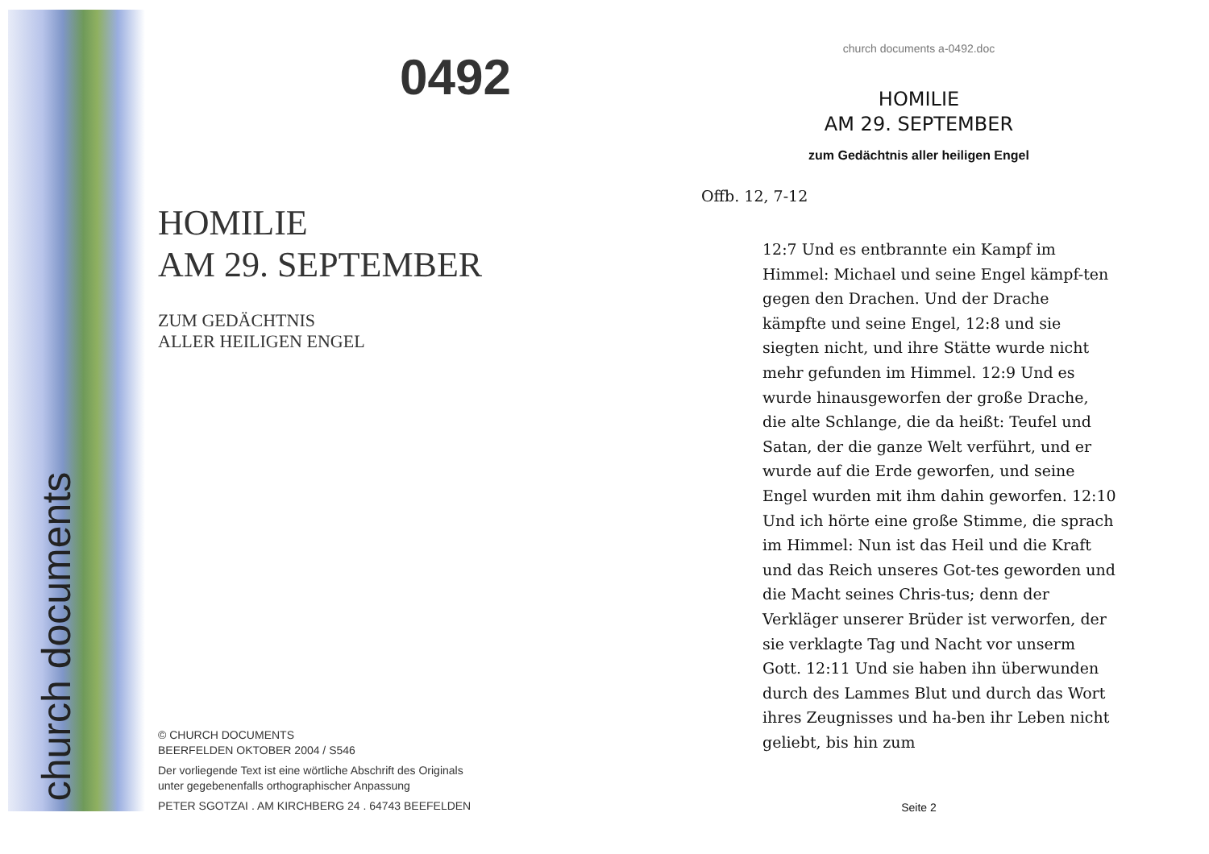church documents
0492
HOMILIE
AM 29. SEPTEMBER
ZUM GEDÄCHTNIS
ALLER HEILIGEN ENGEL
© CHURCH DOCUMENTS
BEERFELDEN OKTOBER 2004 / S546
Der vorliegende Text ist eine wörtliche Abschrift des Originals
unter gegebenenfalls orthographischer Anpassung
PETER SGOTZAI . AM KIRCHBERG 24 . 64743 BEEFELDEN
church documents a-0492.doc
HOMILIE
AM 29. SEPTEMBER
zum Gedächtnis aller heiligen Engel
Offb. 12, 7-12
12:7 Und es entbrannte ein Kampf im Himmel: Michael und seine Engel kämpf-ten gegen den Drachen. Und der Drache kämpfte und seine Engel, 12:8 und sie siegten nicht, und ihre Stätte wurde nicht mehr gefunden im Himmel. 12:9 Und es wurde hinausgeworfen der große Drache, die alte Schlange, die da heißt: Teufel und Satan, der die ganze Welt verführt, und er wurde auf die Erde geworfen, und seine Engel wurden mit ihm dahin geworfen. 12:10 Und ich hörte eine große Stimme, die sprach im Himmel: Nun ist das Heil und die Kraft und das Reich unseres Got-tes geworden und die Macht seines Chris-tus; denn der Verkläger unserer Brüder ist verworfen, der sie verklagte Tag und Nacht vor unserm Gott. 12:11 Und sie haben ihn überwunden durch des Lammes Blut und durch das Wort ihres Zeugnisses und ha-ben ihr Leben nicht geliebt, bis hin zum
Seite 2